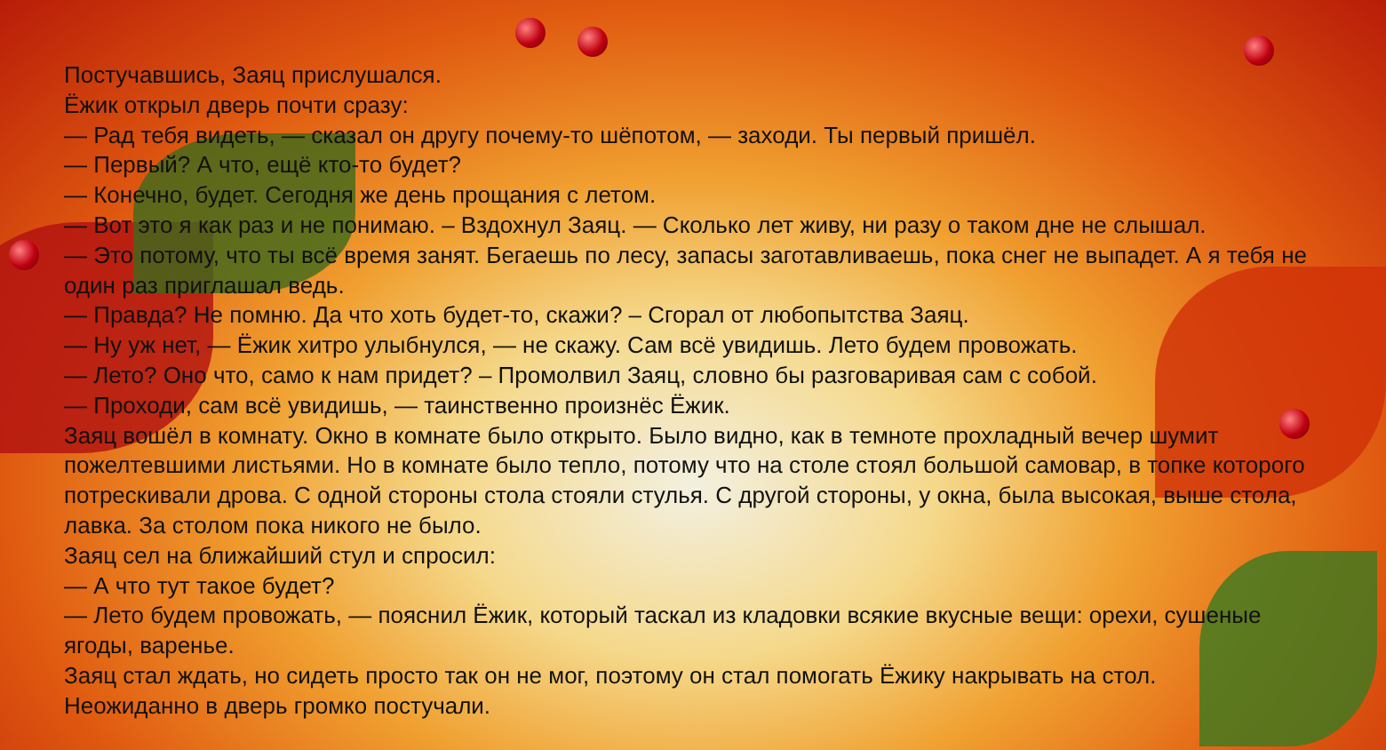Постучавшись, Заяц прислушался.
Ёжик открыл дверь почти сразу:
— Рад тебя видеть, — сказал он другу почему-то шёпотом, — заходи. Ты первый пришёл.
— Первый? А что, ещё кто-то будет?
— Конечно, будет. Сегодня же день прощания с летом.
— Вот это я как раз и не понимаю. – Вздохнул Заяц. — Сколько лет живу, ни разу о таком дне не слышал.
— Это потому, что ты всё время занят. Бегаешь по лесу, запасы заготавливаешь, пока снег не выпадет. А я тебя не один раз приглашал ведь.
— Правда? Не помню. Да что хоть будет-то, скажи? – Сгорал от любопытства Заяц.
— Ну уж нет, — Ёжик хитро улыбнулся, — не скажу. Сам всё увидишь. Лето будем провожать.
— Лето? Оно что, само к нам придет? – Промолвил Заяц, словно бы разговаривая сам с собой.
— Проходи, сам всё увидишь, — таинственно произнёс Ёжик.
Заяц вошёл в комнату. Окно в комнате было открыто. Было видно, как в темноте прохладный вечер шумит пожелтевшими листьями. Но в комнате было тепло, потому что на столе стоял большой самовар, в топке которого потрескивали дрова. С одной стороны стола стояли стулья. С другой стороны, у окна, была высокая, выше стола, лавка. За столом пока никого не было.
Заяц сел на ближайший стул и спросил:
— А что тут такое будет?
— Лето будем провожать, — пояснил Ёжик, который таскал из кладовки всякие вкусные вещи: орехи, сушеные ягоды, варенье.
Заяц стал ждать, но сидеть просто так он не мог, поэтому он стал помогать Ёжику накрывать на стол.
Неожиданно в дверь громко постучали.